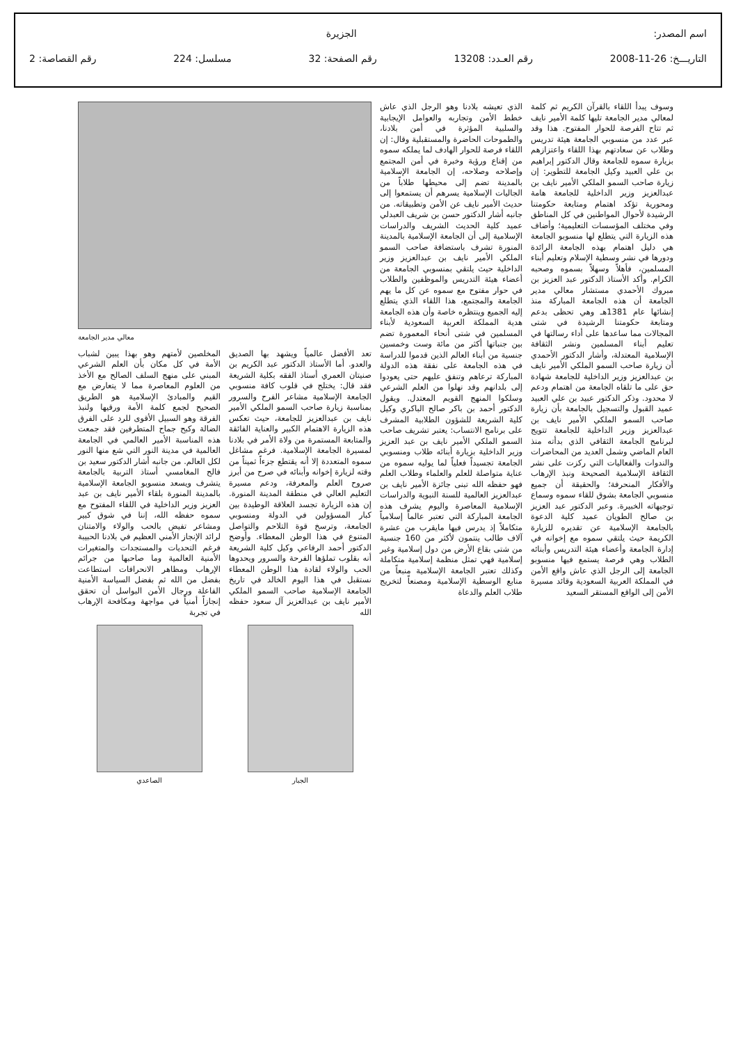اسم المصدر: الجزيرة
التاريـــخ: 26-11-2008 رقم العـدد: 13208 رقم الصفحة: 32 مسلسل: 224 رقم القصاصة: 2
وسوف يبدأ اللقاء بالقرآن الكريم ثم كلمة لمعالي مدير الجامعة تليها كلمة الأمير نايف ثم تتاح الفرصة للحوار المفتوح. هذا وقد عبر عدد من منسوبي الجامعة هيئة تدريس وطلاب عن سعادتهم بهذا اللقاء واعتزازهم بزيارة سموه للجامعة وقال الدكتور إبراهيم بن علي العبيد وكيل الجامعة للتطوير: إن زيارة صاحب السمو الملكي الأمير نايف بن عبدالعزيز وزير الداخلية للجامعة هامة ومحورية تؤكد اهتمام ومتابعة حكومتنا الرشيدة لأحوال المواطنين في كل المناطق وفي مختلف المؤسسات التعليمية؛ وأضاف هذه الزيارة التي يتطلع لها منسوبو الجامعة هي دليل اهتمام بهذه الجامعة الرائدة ودورها في نشر وسطية الإسلام وتعليم أبناء المسلمين، فأهلاً وسهلاً بسموه وصحبه الكرام. وأكد الأستاذ الدكتور عبد العزيز بن مبروك الأحمدي مستشار معالي مدير الجامعة أن هذه الجامعة المباركة منذ إنشائها عام 1381هـ وهي تحظى بدعم ومتابعة حكومتنا الرشيدة في شتى المجالات مما ساعدها على أداء رسالتها في تعليم أبناء المسلمين ونشر الثقافة الإسلامية المعتدلة، وأشار الدكتور الأحمدي أن زيارة صاحب السمو الملكي الأمير نايف بن عبدالعزيز وزير الداخلية للجامعة شهادة حق على ما تلقاه الجامعة من اهتمام ودعم لا محدود. وذكر الدكتور عبيد بن علي العبيد عميد القبول والتسجيل بالجامعة بأن زيارة صاحب السمو الملكي الأمير نايف بن عبدالعزيز وزير الداخلية للجامعة تتويج لبرنامج الجامعة الثقافي الذي بدأته منذ العام الماضي وشمل العديد من المحاضرات والندوات والفعاليات التي ركزت على نشر الثقافة الإسلامية الصحيحة ونبذ الإرهاب والأفكار المنحرفة؛ والحقيقة أن جميع منسوبي الجامعة بشوق للقاء سموه وسماع توجيهاته الخبيرة. وعبر الدكتور عبد العزيز بن صالح الطويان عميد كلية الدعوة بالجامعة الإسلامية عن تقديره للزيارة الكريمة حيث يلتقي سموه مع إخوانه في إدارة الجامعة وأعضاء هيئة التدريس وأبنائه الطلاب وهي فرصة يستمع فيها منسوبو الجامعة إلى الرجل الذي عاش واقع الأمن في المملكة العربية السعودية وقائد مسيرة الأمن إلى الواقع المستقر السعيد
الذي تعيشه بلادنا وهو الرجل الذي عاش خطط الأمن وتجاربه والعوامل الإيجابية والسلبية المؤثرة في أمن بلادنا، والطموحات الحاضرة والمستقبلية وقال: إن اللقاء فرصة للحوار الهادف لما يملكه سموه من إقناع ورؤية وخبرة في أمن المجتمع وإصلاحه وصلاحه، إن الجامعة الإسلامية بالمدينة تضم إلى محيطها طلاباً من الجاليات الإسلامية يسرهم أن يستمعوا إلى حديث الأمير نايف عن الأمن وتطبيقاته. من جانبه أشار الدكتور حسن بن شريف العبدلي عميد كلية الحديث الشريف والدراسات الإسلامية إلى أن الجامعة الإسلامية بالمدينة المنورة تشرف باستضافة صاحب السمو الملكي الأمير نايف بن عبدالعزيز وزير الداخلية حيث يلتقي بمنسوبي الجامعة من أعضاء هيئة التدريس والموظفين والطلاب في حوار مفتوح مع سموه عن كل ما يهم الجامعة والمجتمع، هذا اللقاء الذي يتطلع إليه الجميع وينتظره خاصة وأن هذه الجامعة هدية المملكة العربية السعودية لأبناء المسلمين في شتى أنحاء المعمورة تضم بين جنباتها أكثر من مائة وست وخمسين جنسية من أبناء العالم الذين قدموا للدراسة في هذه الجامعة على نفقة هذه الدولة المباركة ترعاهم وتنفق عليهم حتى يعودوا إلى بلدانهم وقد نهلوا من العلم الشرعي وسلكوا المنهج القويم المعتدل. ويقول الدكتور أحمد بن باكر صالح الباكري وكيل كلية الشريعة للشؤون الطلابية المشرف على برنامج الانتساب: يعتبر تشريف صاحب السمو الملكي الأمير نايف بن عبد العزيز وزير الداخلية بزيارة أبنائه طلاب ومنسوبي الجامعة تجسيداً فعلياً لما يوليه سموه من عناية متواصلة للعلم والعلماء وطلاب العلم فهو حفظه الله تبنى جائزة الأمير نايف بن عبدالعزيز العالمية للسنة النبوية والدراسات الإسلامية المعاصرة واليوم يشرف هذه الجامعة المباركة التي تعتبر عالماً إسلامياً متكاملاً إذ يدرس فيها مايقرب من عشرة آلاف طالب ينتمون لأكثر من 160 جنسية من شتى بقاع الأرض من دول إسلامية وغير إسلامية فهي تمثل منظمة إسلامية متكاملة وكذلك تعتبر الجامعة الإسلامية منبعاً من منابع الوسطية الإسلامية ومصنعاً لتخريج طلاب العلم والدعاة
معالي مدير الجامعة
تعد الأفضل عالمياً ويشهد بها الصديق والعدو. أما الأستاذ الدكتور عبد الكريم بن صنيتان العمري أستاذ الفقه بكلية الشريعة فقد قال: يختلج في قلوب كافة منسوبي الجامعة الإسلامية مشاعر الفرح والسرور بمناسبة زيارة صاحب السمو الملكي الأمير نايف بن عبدالعزيز للجامعة، حيث تعكس هذه الزيارة الاهتمام الكبير والعناية الفائقة والمتابعة المستمرة من ولاة الأمر في بلادنا لمسيرة الجامعة الإسلامية. فرغم مشاغل سموه المتعددة إلا أنه يقتطع جزءاً ثميناً من وقته لزيارة إخوانه وأبنائه في صرح من أبرز صروح العلم والمعرفة، ودعم مسيرة التعليم العالي في منطقة المدينة المنورة. إن هذه الزيارة تجسد العلاقة الوطيدة بين كبار المسؤولين في الدولة ومنسوبي الجامعة، وترسخ قوة التلاحم والتواصل المتنوع في هذا الوطن المعطاء. وأوضح الدكتور أحمد الرفاعي وكيل كلية الشريعة أنه بقلوب تملؤها الفرحة والسرور ويحدوها الحب والولاء لقادة هذا الوطن المعطاء نستقبل في هذا اليوم الخالد في تاريخ الجامعة الإسلامية صاحب السمو الملكي الأمير نايف بن عبدالعزيز آل سعود حفظه الله
الجبار
المخلصين لأمتهم وهو بهذا يبين لشباب الأمة في كل مكان بأن العلم الشرعي المبني على منهج السلف الصالح مع الأخذ من العلوم المعاصرة مما لا يتعارض مع القيم والمبادئ الإسلامية هو الطريق الصحيح لجمع كلمة الأمة ورقيها ولنبذ الفرقة وهو السبيل الأقوى للرد على الفرق الضالة وكبح جماح المتطرفين فقد جمعت هذه المناسبة الأمير العالمي في الجامعة العالمية في مدينة النور التي شع منها النور لكل العالم. من جانبه أشار الدكتور سعيد بن فالح المغامسي أستاذ التربية بالجامعة يتشرف ويسعد منسوبو الجامعة الإسلامية بالمدينة المنورة بلقاء الأمير نايف بن عبد العزيز وزير الداخلية في اللقاء المفتوح مع سموه حفظه الله، إننا في شوق كبير ومشاعر تفيض بالحب والولاء والامتنان لرائد الإنجاز الأمني العظيم في بلادنا الحبيبة فرغم التحديات والمستجدات والمتغيرات الأمنية العالمية وما صاحبها من جرائم الإرهاب ومظاهر الانحرافات استطاعت بفضل من الله ثم بفضل السياسة الأمنية الفاعلة ورجال الأمن البواسل أن تحقق إنجازاً أمنياً في مواجهة ومكافحة الإرهاب في تجربة
الصاعدي